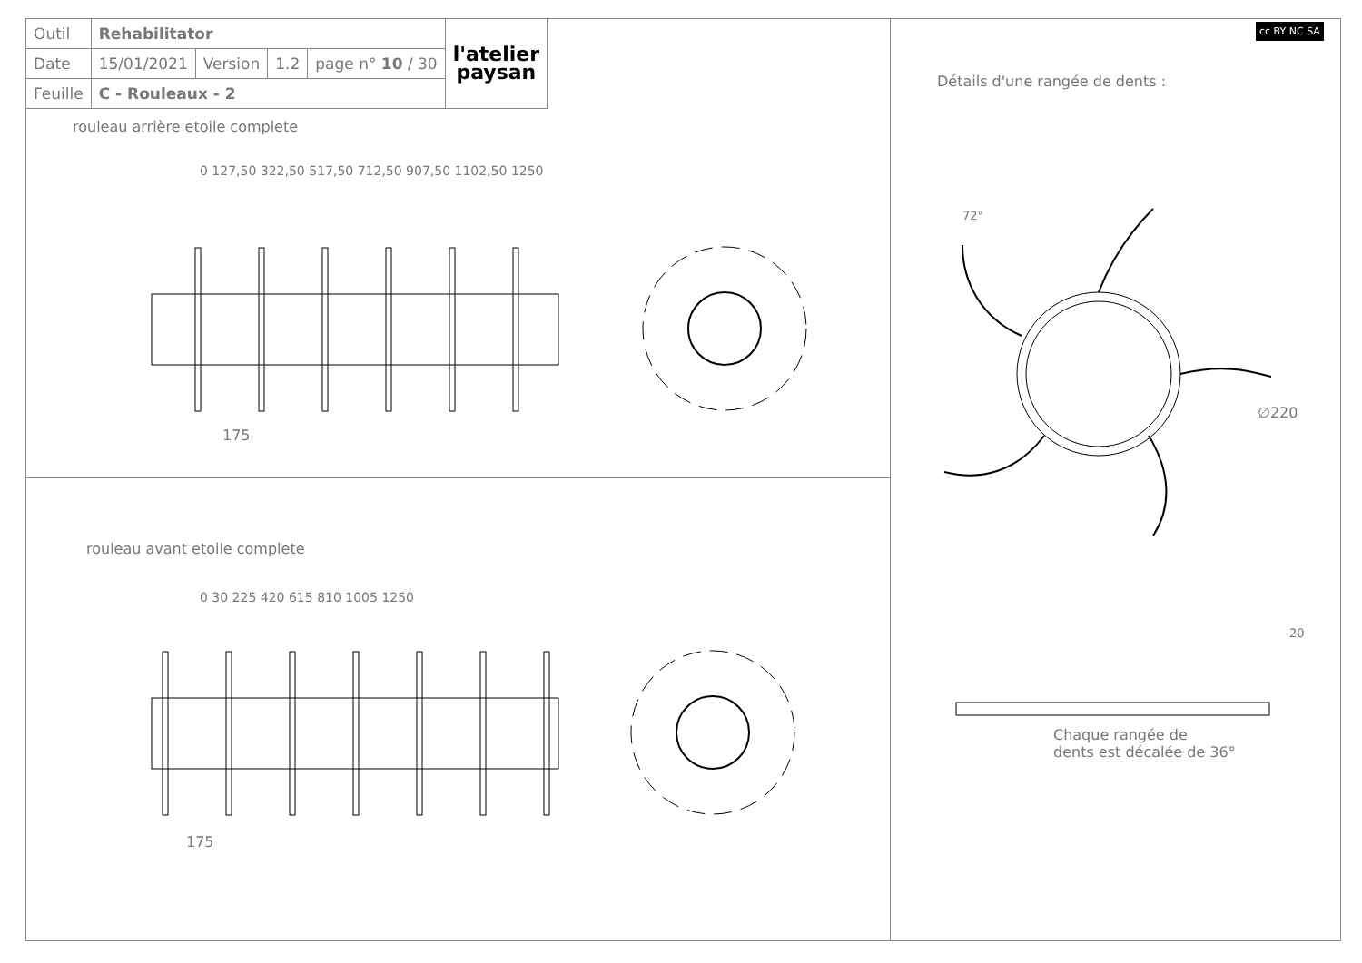| Outil | Rehabilitator | | | | l'atelier paysan |
| Date | 15/01/2021 | Version | 1.2 | page n° 10 / 30 | |
| Feuille | C - Rouleaux - 2 | | | | |
cc BY NC SA
rouleau arrière etoile complete
0 127,50 322,50 517,50 712,50 907,50 1102,50 1250
175
rouleau avant etoile complete
0 30 225 420 615 810 1005 1250
175
Détails d'une rangée de dents :
72°
∅220
20
Chaque rangée de
dents est décalée de 36°